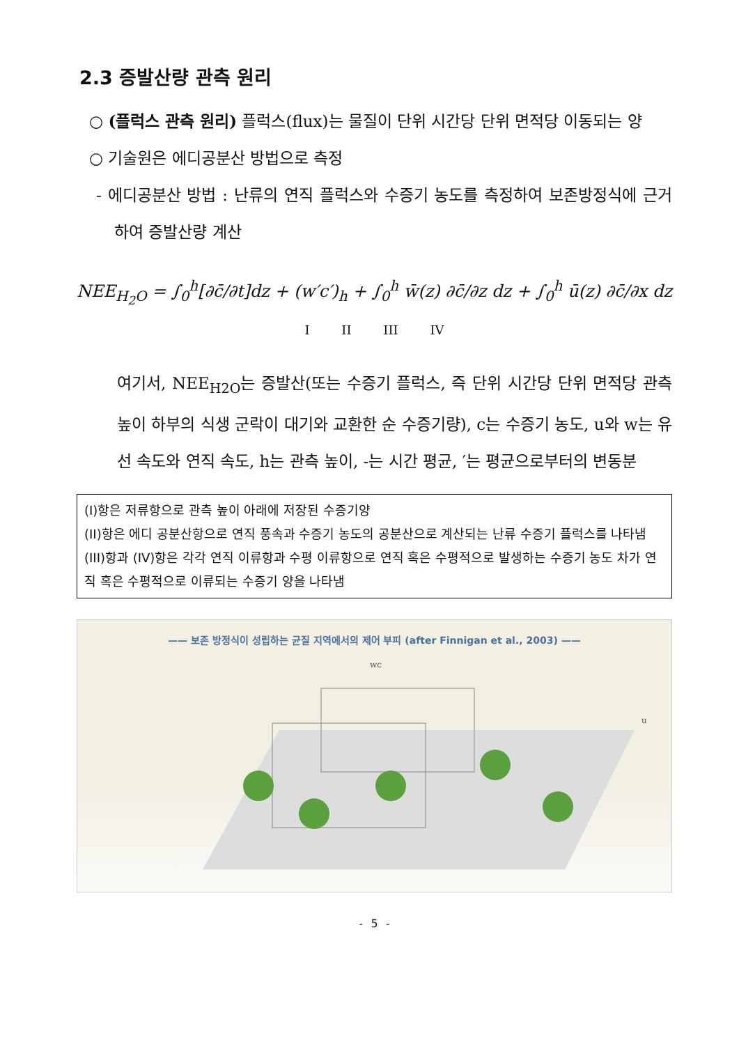2.3 증발산량 관측 원리
○ (플럭스 관측 원리) 플럭스(flux)는 물질이 단위 시간당 단위 면적당 이동되는 양
○ 기술원은 에디공분산 방법으로 측정
- 에디공분산 방법 : 난류의 연직 플럭스와 수증기 농도를 측정하여 보존방정식에 근거하여 증발산량 계산
NEE<sub>H<sub>2</sub>O</sub> = ∫<sub>0</sub><sup>h</sup>[∂c̄/∂t]dz + (w′c′)<sub>h</sub> + ∫<sub>0</sub><sup>h</sup> w̄(z) ∂c̄/∂z dz + ∫<sub>0</sub><sup>h</sup> ū(z) ∂c̄/∂x dz
I II III IV
여기서, NEE<sub>H2O</sub>는 증발산(또는 수증기 플럭스, 즉 단위 시간당 단위 면적당 관측 높이 하부의 식생 군락이 대기와 교환한 순 수증기량), c는 수증기 농도, u와 w는 유선 속도와 연직 속도, h는 관측 높이, -는 시간 평균, ′는 평균으로부터의 변동분
(I)항은 저류항으로 관측 높이 아래에 저장된 수증기양
(II)항은 에디 공분산항으로 연직 풍속과 수증기 농도의 공분산으로 계산되는 난류 수증기 플럭스를 나타냄
(III)항과 (IV)항은 각각 연직 이류항과 수평 이류항으로 연직 혹은 수평적으로 발생하는 수증기 농도 차가 연직 혹은 수평적으로 이류되는 수증기 양을 나타냄
—— 보존 방정식이 성립하는 균질 지역에서의 제어 부피 (after Finnigan et al., 2003) ——
wc
u
- 5 -